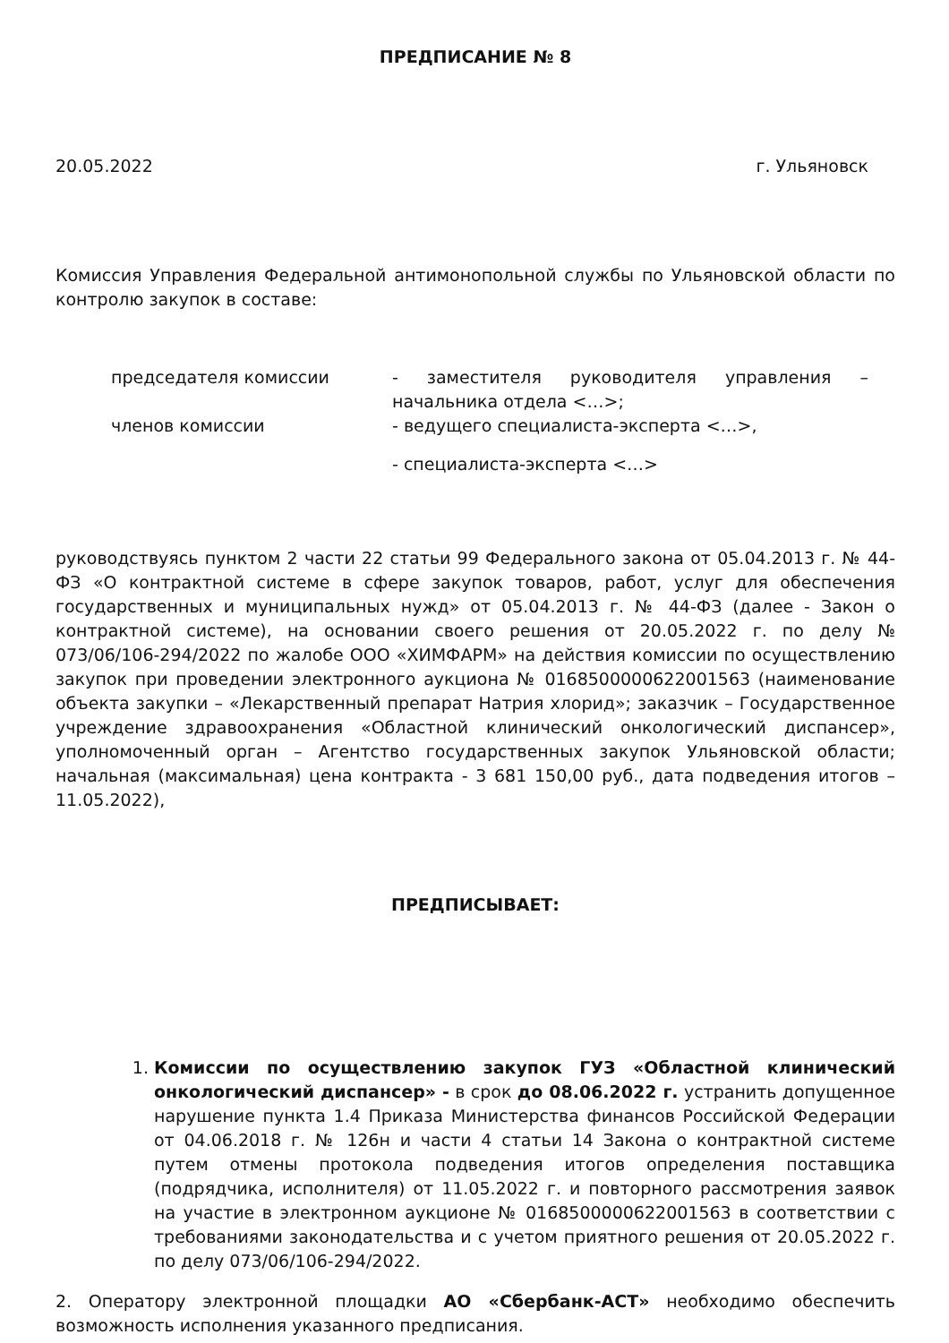ПРЕДПИСАНИЕ № 8
20.05.2022 г. Ульяновск
Комиссия Управления Федеральной антимонопольной службы по Ульяновской области по контролю закупок в составе:
председателя комиссии - заместителя руководителя управления – начальника отдела <…>;
членов комиссии - ведущего специалиста-эксперта <…>,
- специалиста-эксперта <…>
руководствуясь пунктом 2 части 22 статьи 99 Федерального закона от 05.04.2013 г. № 44-ФЗ «О контрактной системе в сфере закупок товаров, работ, услуг для обеспечения государственных и муниципальных нужд» от 05.04.2013 г. № 44-ФЗ (далее - Закон о контрактной системе), на основании своего решения от 20.05.2022 г. по делу № 073/06/106-294/2022 по жалобе ООО «ХИМФАРМ» на действия комиссии по осуществлению закупок при проведении электронного аукциона № 0168500000622001563 (наименование объекта закупки – «Лекарственный препарат Натрия хлорид»; заказчик – Государственное учреждение здравоохранения «Областной клинический онкологический диспансер», уполномоченный орган – Агентство государственных закупок Ульяновской области; начальная (максимальная) цена контракта - 3 681 150,00 руб., дата подведения итогов – 11.05.2022),
ПРЕДПИСЫВАЕТ:
1. Комиссии по осуществлению закупок ГУЗ «Областной клинический онкологический диспансер» - в срок до 08.06.2022 г. устранить допущенное нарушение пункта 1.4 Приказа Министерства финансов Российской Федерации от 04.06.2018 г. № 126н и части 4 статьи 14 Закона о контрактной системе путем отмены протокола подведения итогов определения поставщика (подрядчика, исполнителя) от 11.05.2022 г. и повторного рассмотрения заявок на участие в электронном аукционе № 0168500000622001563 в соответствии с требованиями законодательства и с учетом приятного решения от 20.05.2022 г. по делу 073/06/106-294/2022.
2. Оператору электронной площадки АО «Сбербанк-АСТ» необходимо обеспечить возможность исполнения указанного предписания.